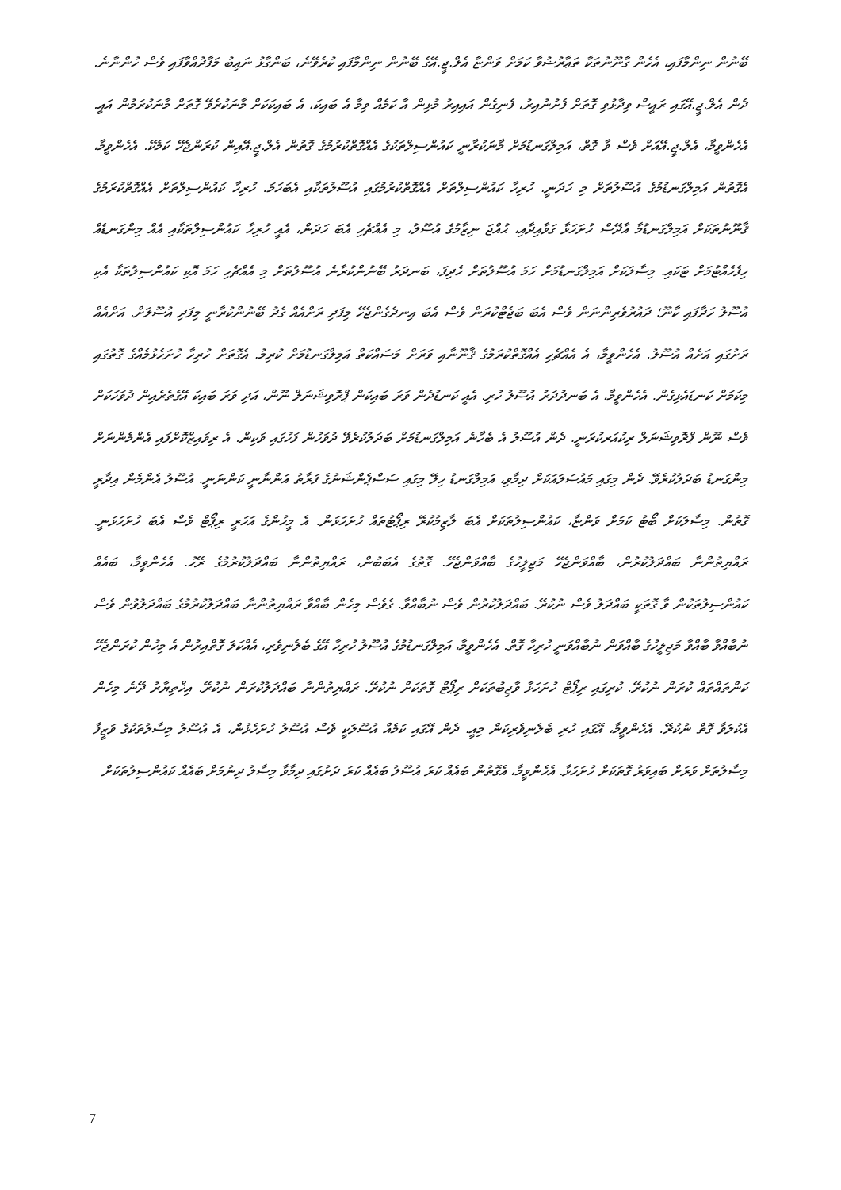ބޭނުން ނިންމާފައި، އެހެން ގާނޫނުތަކާ ތަޢާރުޟުވާ ކަމަށް ވަންޏާ އެލް.ޖީ.އޭގެ ބޭނުން ނިންމާފައި ކުރެވޭނެ، ބަންގާޅު ނަޢިބު މަފާދުއްވާފައި ވެސް ހުންނާނެ. ދެން އެލް.ޖީ.އޭގައި ރައީސް ވިދާޅުވި ގޮތަށް ފެށުނުއިރު، ފެނިގެން އައިއިރު މުޅިން އާ ކަމެއް ވިމާ އެ ބައިކަ، އެ ބައިކަކަށް މާނަކުރެވޭ ގޮތަށް މާނަކުރަމުން އައީ. އެހެންވީމާ، އެލް.ޖީ.އޭއަށް ވެސް ވާ ގޮތް، އަމިލްގަނޑުމަށް މާނަކުރާނީ ކައުންސިލްތަކުގެ އެއްގޮތްކުރުމުގެ ގޮތުން އެލް.ޖީ.އޭއިން ކުރަންޖެހޭ ކަމެކޭ. އެހެންވީމާ، އެގޮތުން އަމިލްގަނޑުމުގެ އުސޫލުތަށް މި ހަދަނީ. ހުރިހާ ކައުންސިލްތަށް އެއްގޮތްކުރުމުގައި އުސޫލުތަކާއި އެބަހަމަ. ހުރިހާ ކައުންސިލްތަށް އެއްގޮތްކުރަމުގެ ޤާނޫނުތަކަށް އަމިލްގަނޑުމާ އާދޭސް ހުށަހަޅާ ގަވާއިދާއި، ޙުއްޖަ ނިޒާމުގެ އުސޫލު، މި އެއްޗެހި އެބަ ހަދަން، އެއީ ހުރިހާ ކައުންސިލްތަކާއި އެއް މިންގަނޑެއް ހިފެހެއްޓުމަށް ޓަކައި. މިސާލަކަށް އަމިލްގަނޑުމަށް ހަމަ އުސޫލުތަށް ހެދިފަ، ބަނދަރު ބޭނުންކުރާނެ އުސޫލުތަށް މި އެއްޗެހި ހަމަ އޮކި ކައުންސިލުތަކާ އެކި އުސޫލު ހަދާފައި ކާނޫ؛ ދައުރުވެރިންނަން ވެސް އެބަ ބަޖެޓްކުރަން ވެސް އެބަ އިނދެގެންޖެހޭ މިފަދި ރަށްއެއް ގެދު ބޭނުންކުރާނީ މިފަދި އުސޫލަށް. އަށްއެއް ރަށުގައި އަށެއް އުސޫލު. އެހެންވީމާ، އެ އެއްޗެހި އެއްގޮތްކުރަމުގެ ޤާނޫނާއި ވަރަށް މަސައްކަތް އަމިލްގަނޑުމަށް ކުރިމު. އެގޮތަށް ހުރިހާ ހުށަހެޅުމެއްގެ ގޮތުގައި މިކަމަށް ކަނޑައެޅިގެން. އެހެންވީމާ، އެ ބަނދުދަރު އުސޫލު ހުރި. އެއީ ކަނޑުދެން ވަރަ ބައިކަން ޕްރޮވިޝަނަލް ނޫން، އަދި ވަރަ ބައިކަ އޭގެތެރެއިން ދުވަހަކަށް ވެސް ނޫން ޕްރޮވިޝަނަލް ރިކުއަރކުރަނީ. ދެން އުސޫލު އެ ބެހާނެ އަމިލްގަނޑުމަށް ބަދަލުކުރެވޭ ދުވަހުން ފަހުގައި ވަކިން. އެ ރިވައިޒްކޮށްފައި އެންމެންނަށް މިންގަނޑު ބަދަލުކުރެވޭ. ދެން މިގައި މައުސަލައަކަށް ދިމާވި، އަމިލްގަނޑު ހިލޭ މިގައި ސަސްޕެންޝަނުގެ ފަރާތު އަންނާނީ ކަންނަނީ. އުސޫލު އެންމެން އިދާރީ ގޮތުން. މިސާލަކަށް ބޯޓު ކަމަށް ވަންޏާ، ކައުންސިލުތަކަށް އެބަ ލާޒިމުކުރޭ ރިޕޯޓުތައް ހުށަހަޅަން. އެ މީހުންގެ އަހަރީ ރިޕޯޓް ވެސް އެބަ ހުށަހަޅަނީ. ރައްޔިތުންނާ ބައްދަލުކުރުން، ބާއްވަންޖެހޭ މަޖިލީހުގެ ބާއްވަންޖެހޭ. ގޮތުގެ އެބަބުން، ރައްޔިތުންނާ ބައްދަލުކުރުމުގެ ރޭހު. އެހެންވީމާ، ބައެއް ކައުންސިލުތަކުން ވާ ގޮތަކީ ބައްދަލު ވެސް ނުކުރޭ. ބައްދަލުކުރުން ވެސް ނުބާއްވާ. ގެވެސް މިހެން ބާއްވާ ރައްޔިތުންނާ ބައްދަލުކުރުމުގެ ބައްދަލުވުން ވެސް ނުބާއްވާ ބާއްވާ މަޖިލީހުގެ ބާއްވަން ނުބާއްވަނީ ހުރިހާ ގޮތް. އެހެންވީމާ، އަމިލްގަނޑުމުގެ އުސޫލު ހުރިހާ އޭގެ ބެލެނިވެރި، އެއްކަލަ ގޮތްއިރުން އެ މިހުން ކުރަންޖެހޭ ކަންތައްތައް ކުރަން ނުކުރޭ. ކުރިގައި ރިޕޯޓް ހުށަހަޅާ ވާޖިބުތަކަށް ރިޕޯޓް ގޮތަކަށް ނުކުރޭ. ރައްޔިތުންނާ ބައްދަލުކުރަން ނުކުރޭ. އިޚްތިޔާރު ދޭނެ މިހެން އެކުލަވާ ގޮތް ނުކުރޭ. އެހެންވީމާ، އޭގައި ހުރި ބެލެނިވެރިކަން މިއީ. ދެން އޭގައި ކަމެއް އުސޫލަކީ ވެސް އުސޫލު ހުށަހެޅުން، އެ އުސޫލު މިސާލުތަކުގެ ވަޒީފާ މިސާލުތަށް ވަރަށް ބައިވަރު ގޮތަކަށް ހުށަހަޅާ. އެހެންވީމާ، އެގޮތުން ބައެއް ކަރަ އުސޫލު ބައެއް ކަރަ ދަށުގައި ދިމާވާ މިސާލު ދިނުމަށް ބައެއް ކައުންސިލުތަކަށް
7